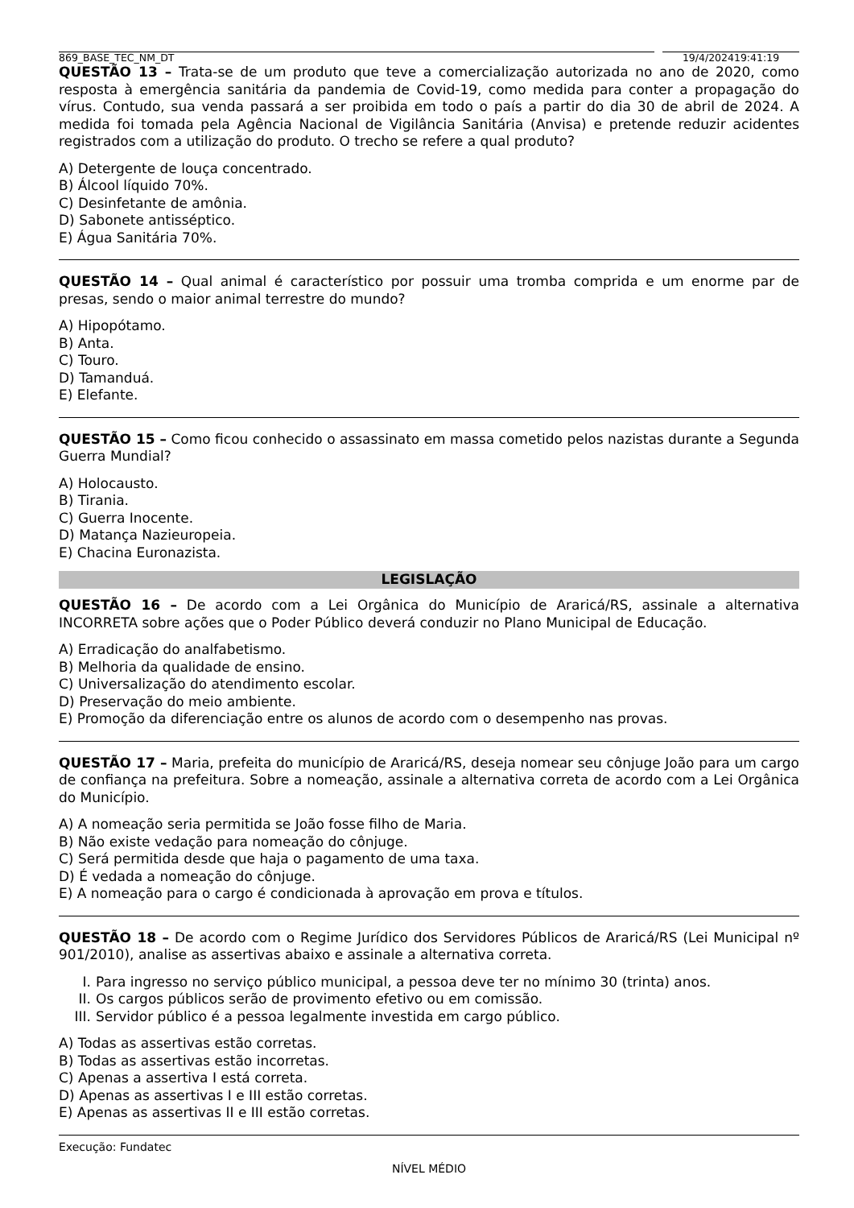869_BASE_TEC_NM_DT 19/4/202419:41:19
QUESTÃO 13 – Trata-se de um produto que teve a comercialização autorizada no ano de 2020, como resposta à emergência sanitária da pandemia de Covid-19, como medida para conter a propagação do vírus. Contudo, sua venda passará a ser proibida em todo o país a partir do dia 30 de abril de 2024. A medida foi tomada pela Agência Nacional de Vigilância Sanitária (Anvisa) e pretende reduzir acidentes registrados com a utilização do produto. O trecho se refere a qual produto?
A) Detergente de louça concentrado.
B) Álcool líquido 70%.
C) Desinfetante de amônia.
D) Sabonete antisséptico.
E) Água Sanitária 70%.
QUESTÃO 14 – Qual animal é característico por possuir uma tromba comprida e um enorme par de presas, sendo o maior animal terrestre do mundo?
A) Hipopótamo.
B) Anta.
C) Touro.
D) Tamanduá.
E) Elefante.
QUESTÃO 15 – Como ficou conhecido o assassinato em massa cometido pelos nazistas durante a Segunda Guerra Mundial?
A) Holocausto.
B) Tirania.
C) Guerra Inocente.
D) Matança Nazieuropeia.
E) Chacina Euronazista.
LEGISLAÇÃO
QUESTÃO 16 – De acordo com a Lei Orgânica do Município de Araricá/RS, assinale a alternativa INCORRETA sobre ações que o Poder Público deverá conduzir no Plano Municipal de Educação.
A) Erradicação do analfabetismo.
B) Melhoria da qualidade de ensino.
C) Universalização do atendimento escolar.
D) Preservação do meio ambiente.
E) Promoção da diferenciação entre os alunos de acordo com o desempenho nas provas.
QUESTÃO 17 – Maria, prefeita do município de Araricá/RS, deseja nomear seu cônjuge João para um cargo de confiança na prefeitura. Sobre a nomeação, assinale a alternativa correta de acordo com a Lei Orgânica do Município.
A) A nomeação seria permitida se João fosse filho de Maria.
B) Não existe vedação para nomeação do cônjuge.
C) Será permitida desde que haja o pagamento de uma taxa.
D) É vedada a nomeação do cônjuge.
E) A nomeação para o cargo é condicionada à aprovação em prova e títulos.
QUESTÃO 18 – De acordo com o Regime Jurídico dos Servidores Públicos de Araricá/RS (Lei Municipal nº 901/2010), analise as assertivas abaixo e assinale a alternativa correta.
I. Para ingresso no serviço público municipal, a pessoa deve ter no mínimo 30 (trinta) anos.
II. Os cargos públicos serão de provimento efetivo ou em comissão.
III. Servidor público é a pessoa legalmente investida em cargo público.
A) Todas as assertivas estão corretas.
B) Todas as assertivas estão incorretas.
C) Apenas a assertiva I está correta.
D) Apenas as assertivas I e III estão corretas.
E) Apenas as assertivas II e III estão corretas.
Execução: Fundatec
NÍVEL MÉDIO